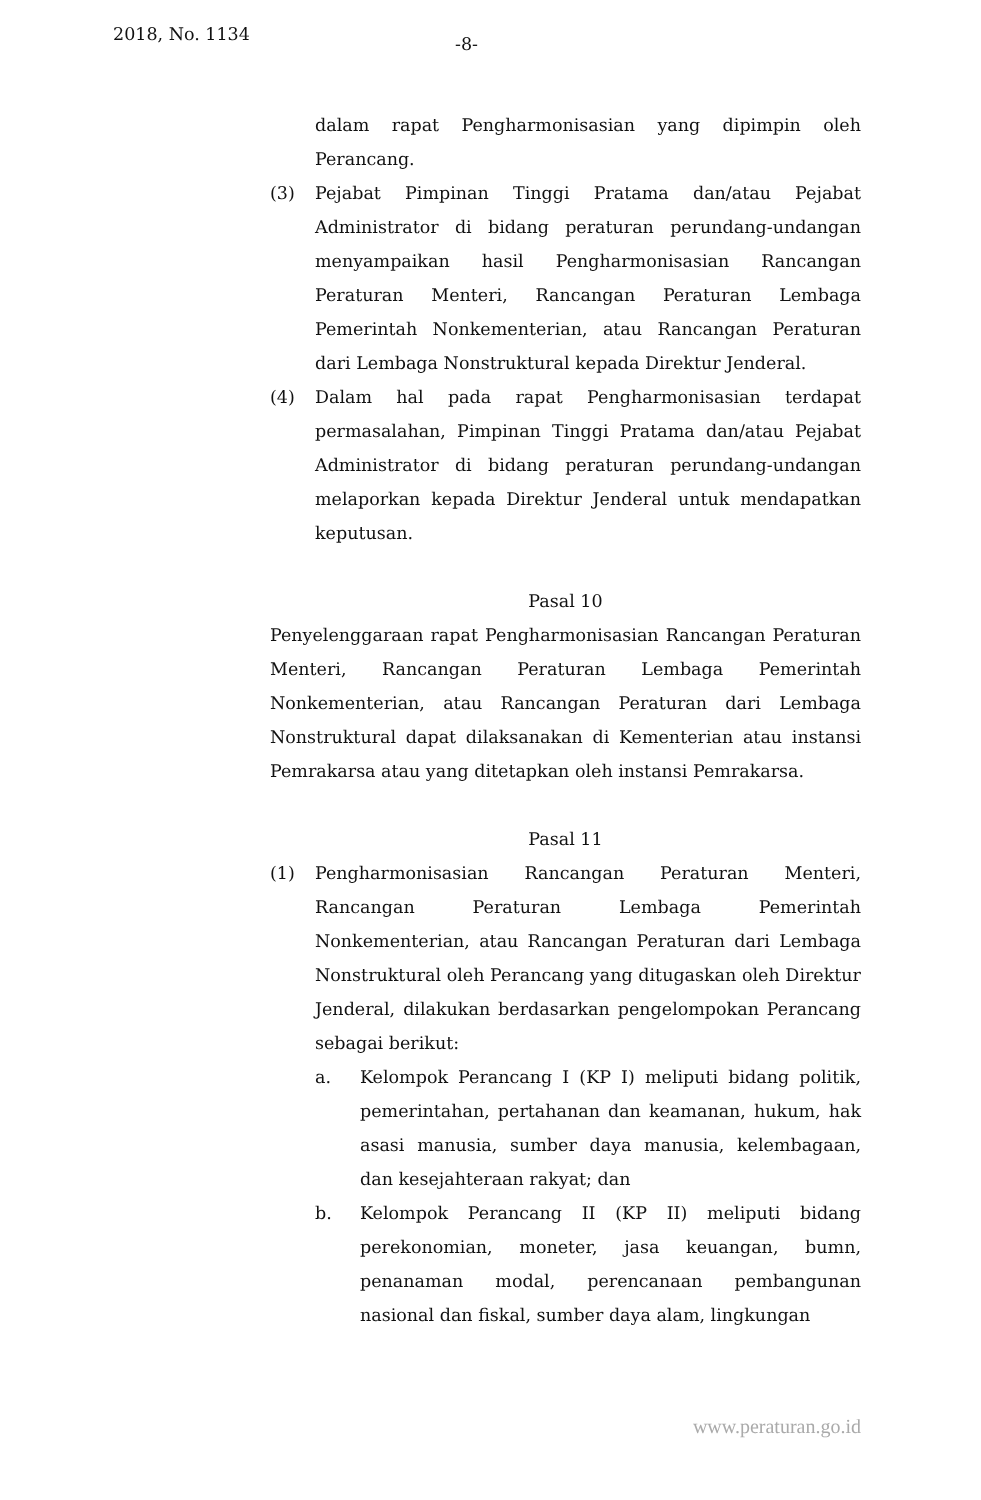2018, No. 1134 -8-
dalam rapat Pengharmonisasian yang dipimpin oleh Perancang.
(3) Pejabat Pimpinan Tinggi Pratama dan/atau Pejabat Administrator di bidang peraturan perundang-undangan menyampaikan hasil Pengharmonisasian Rancangan Peraturan Menteri, Rancangan Peraturan Lembaga Pemerintah Nonkementerian, atau Rancangan Peraturan dari Lembaga Nonstruktural kepada Direktur Jenderal.
(4) Dalam hal pada rapat Pengharmonisasian terdapat permasalahan, Pimpinan Tinggi Pratama dan/atau Pejabat Administrator di bidang peraturan perundang-undangan melaporkan kepada Direktur Jenderal untuk mendapatkan keputusan.
Pasal 10
Penyelenggaraan rapat Pengharmonisasian Rancangan Peraturan Menteri, Rancangan Peraturan Lembaga Pemerintah Nonkementerian, atau Rancangan Peraturan dari Lembaga Nonstruktural dapat dilaksanakan di Kementerian atau instansi Pemrakarsa atau yang ditetapkan oleh instansi Pemrakarsa.
Pasal 11
(1) Pengharmonisasian Rancangan Peraturan Menteri, Rancangan Peraturan Lembaga Pemerintah Nonkementerian, atau Rancangan Peraturan dari Lembaga Nonstruktural oleh Perancang yang ditugaskan oleh Direktur Jenderal, dilakukan berdasarkan pengelompokan Perancang sebagai berikut:
a. Kelompok Perancang I (KP I) meliputi bidang politik, pemerintahan, pertahanan dan keamanan, hukum, hak asasi manusia, sumber daya manusia, kelembagaan, dan kesejahteraan rakyat; dan
b. Kelompok Perancang II (KP II) meliputi bidang perekonomian, moneter, jasa keuangan, bumn, penanaman modal, perencanaan pembangunan nasional dan fiskal, sumber daya alam, lingkungan
www.peraturan.go.id